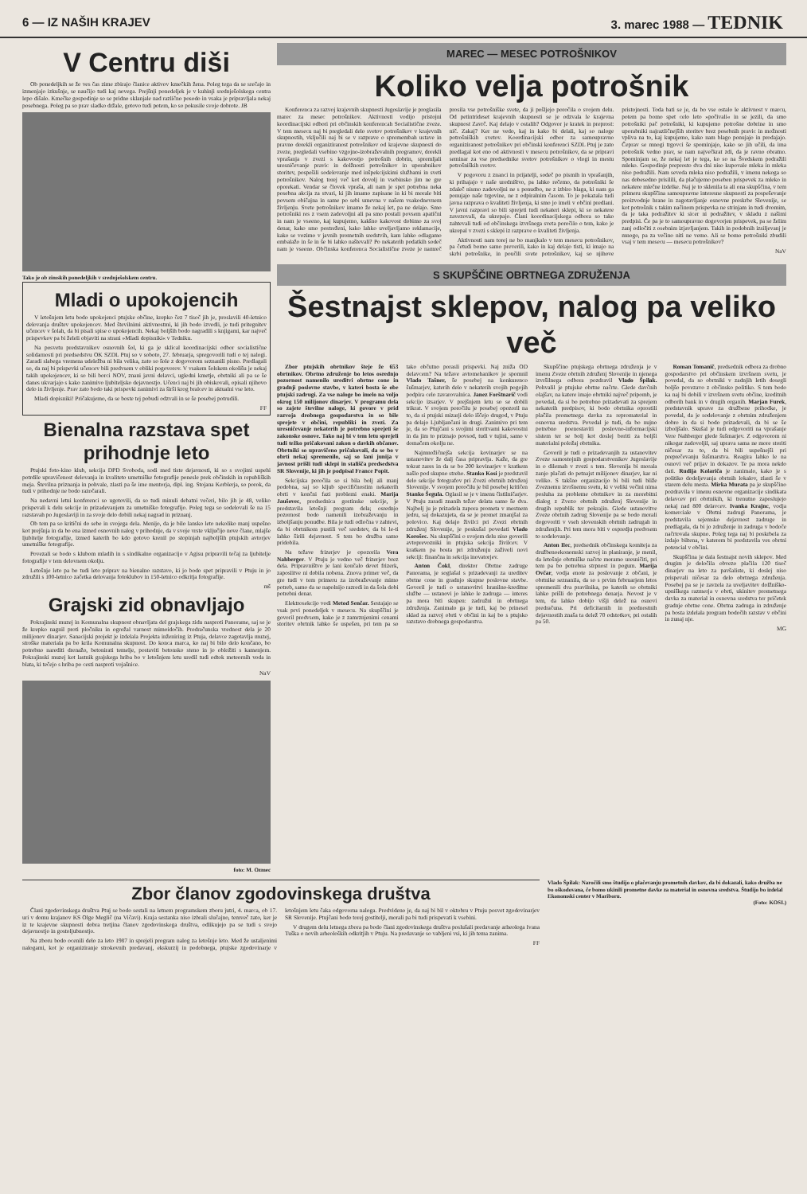6 — IZ NAŠIH KRAJEV 3. marec 1988 — TEDNIK
V Centru diši
Ob ponedeljkih se že ves čas zime zbirajo članice aktivov kmečkih žena. Poleg tega da se srečajo in izmenjajo izkušnje, se naučijo tudi kaj novega. Prejšnji ponedeljek je v kuhinji srednješolskega centra lepo dišalo. Kmečke gospodinje so se pridno sklanjale nad različno posodo in vsaka je pripravljala nekaj posebnega. Poleg pa so prav sladko držale, gotovo tudi potem, ko so pokusile svoje dobrote. JB
Tako je ob zimskih ponedeljkih v srednješolskem centru.
Mladi o upokojencih
V letošnjem letu bodo upokojenci ptujske občine, krepko čez 7 tisoč jih je, proslavili 40-letnico delovanja društev upokojencev. Med številnimi aktivnostmi, ki jih bodo izvedli, je tudi pritegnitev učencev v šolah, da bi pisali spise o upokojencih. Nekaj boljših bodo nagradili s knjigami, kar največ prispevkov pa bi želeli objaviti na strani »Mladi dopisniki« v Tedniku.
Na posvetu predstavnikov osnovnih šol, ki ga je sklical koordinacijski odbor socialistične solidarnosti pri predsedstvu OK SZDL Ptuj so v soboto, 27. februarja, spregovorili tudi o tej nalogi. Zaradi slabega vremena udeležba ni bila velika, zato so šole z dogovorom seznanili pisno. Predlagali so, da naj bi prispevki učencev bili predvsem v obliki pogovorov. V vsakem šolskem okolišu je nekaj takih upokojencev, ki so bili borci NOV, znani javni delavci, ugledni kmetje, obrtniki ali pa se še danes ukvarjajo s kako zanimivo ljubiteljsko dejavnostjo. Učenci naj bi jih obiskovali, opisali njihovo delo in življenje. Prav zato bodo taki prispevki zanimivi za širši krog bralcev in aktualni vse leto.
Mladi dopisniki! Pričakujemo, da se boste tej pobudi odzvali in se še posebej potrudili.
FF
Bienalna razstava spet prihodnje leto
Ptujski foto-kino klub, sekcija DPD Svoboda, sodi med tiste dejavnosti, ki so s svojimi uspehi potrdile upravičenost delovanja in kvaliteto umetniške fotografije ponesle prek občinskih in republiških meja. Številna priznanja in pohvale, zlasti pa še ime mentorja, dipl. ing. Stojana Kerblerja, so porok, da tudi v prihodnje ne bodo razočarali.
Na nedavni letni konferenci so ugotovili, da so tudi minuli debatni večeri, bilo jih je 48, veliko prispevali k delu sekcije in prizadevanjem za umetniško fotografijo. Poleg tega so sodelovali še na 15 razstavah po Jugoslaviji in za svoje delo dobili nekaj nagrad in priznanj.
Ob tem pa so kritični do sebe in svojega dela. Menijo, da je bilo lansko leto nekoliko manj uspešno kot prejšnja in da bo ena izmed osnovnih nalog v prihodnje, da v svoje vrste vključijo nove člane, mlajše ljubitelje fotografije, izmed katerih bo kdo gotovo krenil po stopinjah najboljših ptujskih avtorjev umetniške fotografije.
Povezali se bodo s klubom mladih in s sindikalno organizacijo v Agisu pripravili tečaj za ljubitelje fotografije v tem delovnem okolju.
Letošnje leto pa bo tudi leto priprav na bienalno razstavo, ki jo bodo spet pripravili v Ptuju in jo združili s 100-letnico začetka delovanja fotoklubov in 150-letnico odkritja fotografije.
mš
Grajski zid obnavljajo
Pokrajinski muzej in Komunalna skupnost obnavljata del grajskega zidu nasproti Panorame, saj se je že krepko nagnil proti pločniku in ogrožal varnost mimoidočih. Predračunska vrednost dela je 20 milijonov dinarjev. Sanacijski projekt je izdelala Projekta inženiring iz Ptuja, delavce zagotavlja muzej, stroške materiala pa bo krila Komunalna skupnost. Do konca marca, ko naj bi bilo delo končano, bo potrebno narediti drenažo, betonirati temelje, postaviti betonsko steno in jo obložiti s kamenjem. Pokrajinski muzej kot lastnik grajskega hriba bo v letošnjem letu uredil tudi odtok meteornih voda in blata, ki tečejo s hriba po cesti nasproti vojašnice.
NaV
foto: M. Ozmec
MAREC — MESEC POTROŠNIKOV
Koliko velja potrošnik
Konferenca za razvoj krajevnih skupnosti Jugoslavije je proglasila marec za mesec potrošnikov. Aktivnosti vodijo pristojni koordinacijski odbori pri občinskih konferencah Socialistične zveze. V tem mesecu naj bi pregledali delo svetov potrošnikov v krajevnih skupnostih, vključili naj bi se v razprave o spremembah ustave in pravno dorekli organiziranost potrošnikov od krajevne skupnosti do zveze, pregledali vsebino vzgojno-izobraževalnih programov, dorekli vprašanja v zvezi s kakovostjo potrošnih dobrin, spremljali uresničevanje pravic in dolžnosti potrošnikov in uporabnikov storitev, pospešili sodelovanje med inšpekcijskimi službami in sveti potrošnikov. Nalog torej več kot dovolj in vsebinsko jim ne gre oporekati. Vendar se človek vpraša, ali nam je spet potrebna neka posebna akcija za stvari, ki jih imamo zapisane in ki bi morale biti povsem običajna in same po sebi umevna v našem vsakodnevnem življenju. Svete potrošnikov imamo že nekaj let, pa ne delajo. Smo potrošniki res z vsem zadovoljni ali pa smo postali povsem apatični in nam je vseeno, kaj kupujemo, kakšno kakovost dobimo za svoj denar, kako smo postreženi, kako lahko uveljavljamo reklamacije, kako se vozimo v javnih prometnih sredstvih, kam lahko odlagamo embalažo in še in še bi lahko naštevali? Po nekaterih podatkih sodeč nam je vseeno. Občinska konferenca Socialistične zveze je namreč prosila vse potrošniške svete, da ji pošljejo poročila o svojem delu. Od petintrideset krajevnih skupnosti se je odzvala le krajevna skupnost Zavrč. Kaj delajo v ostalih? Odgovor je kratek in preprost: nič. Zakaj? Ker ne vedo, kaj in kako bi delali, kaj so naloge potrošniških svetov. Koordinacijski odbor za samoupravno organiziranost potrošnikov pri občinski konferenci SZDL Ptuj je zato predlagal kot eno od aktivnosti v mesecu potrošnikov, da se pripravi seminar za vse predsednike svetov potrošnikov o vlogi in mestu potrošniških svetov.
V pogovoru z znanci in prijatelji, sodeč po pismih in vprašanjih, ki prihajajo v naše uredništvo, pa lahko rečemo, da potrošniki še zdaleč nismo zadovoljni ne s ponudbo, ne z izbiro blaga, ki nam ga ponujajo naše trgovine, ne z odpiralnim časom. To je pokazala tudi javna razprava o kvaliteti življenja, ki smo jo imeli v občini predlani. V javni razpravi so bili sprejeti tudi nekateri sklepi, ki so nekatere zavezovali, da ukrepajo. Člani koordinacijskega odbora so tako zahtevali tudi od občinskega izvršnega sveta poročilo o tem, kako je ukrepal v zvezi s sklepi iz razprave o kvaliteti življenja.
Aktivnosti nam torej ne bo manjkalo v tem mesecu potrošnikov, pa četudi bomo samo preverili, kako in kaj delajo tisti, ki imajo na skrbi potrošnike, in poučili svete potrošnikov, kaj so njihove pristojnosti. Toda bati se je, da bo vse ostalo le aktivnost v marcu, potem pa bomo spet celo leto »počivali« in se jezili, da smo potrošniki pač potrošniki, ki kupujemo potrošne dobrine in smo uporabniki najrazličnejših storitev brez posebnih pravic in možnosti vpliva na to, kaj kupujemo, kako nam blago ponujajo in prodajajo. Čeprav se mnogi trgovci še spominjajo, kako so jih učili, da ima potrošnik vedno prav, se nam največkrat zdi, da je ravno obratno. Spominjam se, že nekaj let je tega, ko so na Švedskem podražili mleko. Gospodinje preprosto dva dni niso kupovale mleka in mleka niso podražili. Nam seveda mleka niso podražili, v imenu nekoga so nas dobesedno prisilili, da plačujemo poseben prispevek za mleko in nekatere mlečne izdelke. Naj je to sklenila ta ali ona skupščina, v tem primeru skupščina samoupravne interesne skupnosti za pospeševanje proizvodnje hrane in zagotavljanje osnovne preskrbe Slovenije, se kot potrošnik s takim načinom prispevka ne strinjam in tudi dvomim, da je taka podražitev ki sicer ni podražitev, v skladu z našimi predpisi. Če pa je to samoupravno dogovorjen prispevek, pa se želim zanj odločiti z osebnim izjavljanjem. Takih in podobnih izsiljevanj je mnogo, pa za večino niti ne vemo. Ali se bomo potrošniki zbudili vsaj v tem mesecu — mesecu potrošnikov?
NaV
S SKUPŠČINE OBRTNEGA ZDRUŽENJA
Šestnajst sklepov, nalog pa veliko več
Zbor ptujskih obrtnikov šteje že 653 obrtnikov. Obrtno združenje bo letos osrednjo pozornost namenilo ureditvi obrtne cone in gradnji poslovne stavbe, v kateri bosta še obe ptujski zadrugi. Za vse naloge bo imelo na voljo okrog 150 milijonov dinarjev. V programu dela so zajete številne naloge, ki govore v prid razvoja drobnega gospodarstva in so bile sprejete v občini, republiki in zvezi. Za uresničevanje nekaterih je potrebno sprejeti še zakonske osnove. Tako naj bi v tem letu sprejeli tudi težko pričakovani zakon o davkih občanov. Obrtniki so upravičeno pričakovali, da se bo v obrti nekaj spremenilo, saj so lani junija v javnost prišli tudi sklepi in stališča predsedstva SR Slovenije, ki jih je podpisal France Popit.
Sekcijska poročila so si bila bolj ali manj podobna, saj so kljub specifičnostim nekaterih obrti v končni fazi problemi enaki. Marija Jaušovec, predsednica gostinske sekcije, je predstavila letošnji program dela; osrednjo pozornost bodo namenili izobraževanju in izboljšanju ponudbe. Bila je tudi odločna v zahtevi, da bi obrtnikom pustili več sredstev, da bi le-ti lahko širili dejavnost. S tem bo družba samo pridobila.
Na težave frizerjev je opozorila Vera Nahberger. V Ptuju je vedno več frizerjev brez dela. Pripravništvo je lani končalo devet frizerk, zaposlitve ni dobila nobena. Znova primer več, da gre tudi v tem primeru za izobraževanje mimo potreb, samo da se napolnijo razredi in da šola dobi potrebni denar.
Elektrosekcijo vodi Metod Senčar. Sestajajo se vsak prvi ponedeljek v mesecu. Na skupščini je govoril predvsem, kako je z zamrznjenimi cenami storitev obrtnik lahko še uspešen, pri tem pa so tako občutno porasli prispevki. Naj zniža OD delavcem? Na težave avtomehanikov je spomnil Vlado Tašner, še posebej na konkurenco šušmarjev, katerih delo v nekaterih svojih pogojih podpira celo zavarovalnica. Janez Forštnarič vodi sekcijo izsarjev. V prejšnjem letu so se dobili trikrat. V svojem poročilu je posebej opozoril na to, da si ptujski mizarji delo iščejo drugod, v Ptuju pa delajo Ljubljančani in drugi. Zanimivo pri tem je, da so Ptujčani s svojimi storitvami kakovostni in da jim to priznajo povsod, tudi v tujini, samo v domačem okolju ne.
Najmnožičnejša sekcija kovinarjev se na ustanovitev že dalj časa pripravlja. Kaže, da gre tokrat zares in da se bo 200 kovinarjev v kratkem našlo pod skupno streho. Stanko Kosi je predstavil delo sekcije fotografov pri Zvezi obrtnih združenj Slovenije. V svojem poročilu je bil posebej kritičen Stanko Šegula. Oglasil se je v imenu čistilničarjev. V Ptuju zaradi znanih težav delata samo še dva. Najbolj ju je prizadela zapora prometa v mestnem jedru, saj dokazujeta, da se je promet zmanjšal za polovico. Kaj delajo živilci pri Zvezi obrtnih združenj Slovenije, je poskušal povedati Vlado Korošec. Na skupščini o svojem delu niso govorili avtoprevozniki in ptujska sekcija živilcev. V kratkem pa bosta pri združenju zaživeli novi sekciji: finančna in sekcija inovatorjev.
Anton Čokl, direktor Obrtne zadruge Panorama, je soglašal s prizadevanji za ureditev obrtne cone in gradnjo skupne poslovne stavbe. Govoril je tudi o ustanovitvi hranilno-kreditne službe — ustanovi jo lahko le zadruga — interes pa mora biti skupen: zadružni in obrtnega združenja. Zanimalo ga je tudi, kaj bo prinesel sklad za razvoj obrti v občini in kaj bo s ptujsko razstavo drobnega gospodarstva.
Skupščino ptujskega obrtnega združenja je v imenu Zveze obrtnih združenj Slovenije in njenega izvršilnega odbora pozdravil Vlado Špilak. Pohvalil je ptujske obrtne načrte. Glede davčnih olajšav, na katere imajo obrtniki največ pripomb, je povedal, da si bo potrebno prizadevati za sprejem nekaterih predpisov, ki bodo obrtnika oprostili plačila prometnega davka za repromaterial in osnovna sredstva. Povedal je tudi, da bo nujno potrebno poenostaviti poslovno-informacijski sistem ter se bolj kot doslej boriti za boljši materialni položaj obrtnika.
Govoril je tudi o prizadevanjih za ustanovitev Zveze samostojnih gospodarstvenikov Jugoslavije in o dilemah v zvezi s tem. Slovenija bi morala zanjo plačati do petnajst milijonov dinarjev, kar ni veliko. S takšno organizacijo bi bili tudi bliže Zveznemu izvršnemu svetu, ki v veliki večini nima posluha za probleme obrtnikov in za morebitni dialog z Zvezo obrtnih združenj Slovenije in drugih republik ter pokrajin. Glede ustanovitve Zveze obrtnih zadrug Slovenije pa se bodo morali dogovoriti v vseh slovenskih obrtnih zadrugah in združenjih. Pri tem mora biti v ospredju predvsem to sodelovanje.
Anton Ilec, predsednik občinskega komiteja za družbenoekonomski razvoj in planiranje, je menil, da letošnje obrtniške načrte moramo uresničiti, pri tem pa bo potrebna strpnost in pogum. Marija Ovčar, vodja enote za poslovanje z občani, je obrtnike seznanila, da so s prvim februarjem letos spremenili dva pravilnika, po katerih so obrtniki lahko prišli do potrebnega denarja. Novost je v tem, da lahko dobijo višji delež na osnovi predračuna. Pri deficitarnih in prednostnih dejavnostih znaša ta delež 70 odstotkov, pri ostalih pa 50.
Roman Tomanič, predsednik odbora za drobno gospodarstvo pri občinskem izvršnem svetu, je povedal, da so obrtniki v zadnjih letih dosegli boljšo povezavo z občinsko politiko. S tem bodo ka naj bi dobili v izvršnem svetu občine, kreditnih odborih bank in v drugih organih. Marjan Furek, predstavnik uprave za družbene prihodke, je povedal, da je sodelovanje z obrtnim združenjem dobro in da si bodo prizadevali, da bi se še izboljšalo. Skušal je tudi odgovoriti na vprašanje Vere Nahberger glede šušmarjev. Z odgovorom ni nikogar zadovoljil, saj uprava sama ne more storiti ničesar za to, da bi bili uspešnejši pri preprečevanju šušmarstva. Reagira lahko le na osnovi več prijav in dokazov. Te pa mora nekdo dati. Rudija Kolariča je zanimalo, kako je s politiko dodeljevanja obrtnih lokalov, zlasti še v starem delu mesta. Mirka Murata pa je skupščino pozdravila v imenu osnovne organizacije sindikata delavcev pri obrtnikih, ki trenutno zaposlujejo nekaj nad 800 delavcev. Ivanka Krajnc, vodja komerciale v Obrtni zadrugi Panorama, je predstavila sejemsko dejavnost zadruge in predlagala, da bi jo združenje in zadruga v bodoče načrtovala skupno. Poleg tega naj bi poskrbela za izdajo biltena, v katerem bi predstavila ves obrtni potencial v občini.
Skupščina je dala šestnajst novih sklepov. Med drugim je določila obvezo plačila 120 tisoč dinarjev na leto za pavšaliste, ki doslej niso prispevali ničesar za delo obrtnega združenja. Posebej pa se je zavzela za uveljavitev dolžniško-upniškega razmerja v obrti, ukinitev prometnega davka za material in osnovna sredstva ter pričetek gradnje obrtne cone. Obrtna zadruga in združenje pa bosta izdelala program bodočih razstav v občini in zunaj nje.
MG
Zbor članov zgodovinskega društva
Člani zgodovinskega društva Ptuj se bodo sestali na letnem programskem zboru jutri, 4. marca, ob 17. uri v domu krajanov KS Olge Meglič (na Vičavi). Kraja sestanka niso izbrali slučajno, temveč zato, ker je iz te krajevne skupnosti dobra tretjina članov zgodovinskega društva, odlikujejo pa se tudi s svojo dejavnostjo in gostoljubnostjo.
Na zboru bodo ocenili delo za leto 1987 in sprejeli program nalog za letošnje leto. Med že ustaljenimi nalogami, kot je organiziranje strokovnih predavanj, ekskurzij in podobnega, ptujske zgodovinarje v letošnjem letu čaka odgovorna naloga. Predvideno je, da naj bi bil v oktobru v Ptuju posvet zgodovinarjev SR Slovenije. Ptujčani bodo torej gostitelji, morali pa bi tudi prispevati k vsebini.
V drugem delu letnega zbora pa bodo člani zgodovinskega društva poslušali predavanje arheologa Ivana Tuška o novih arheoloških odkritjih v Ptuju. Na predavanje so vabljeni vsi, ki jih tema zanima.
FF
Vlado Špilak: Naročili smo študijo o plačevanju prometnih davkov, da bi dokazali, kako družba ne bo oškodovana, če bomo ukinili prometne davke za material in osnovna sredstva. Študijo bo izdelal Ekonomski center v Mariboru.
(Foto: KOSI.)